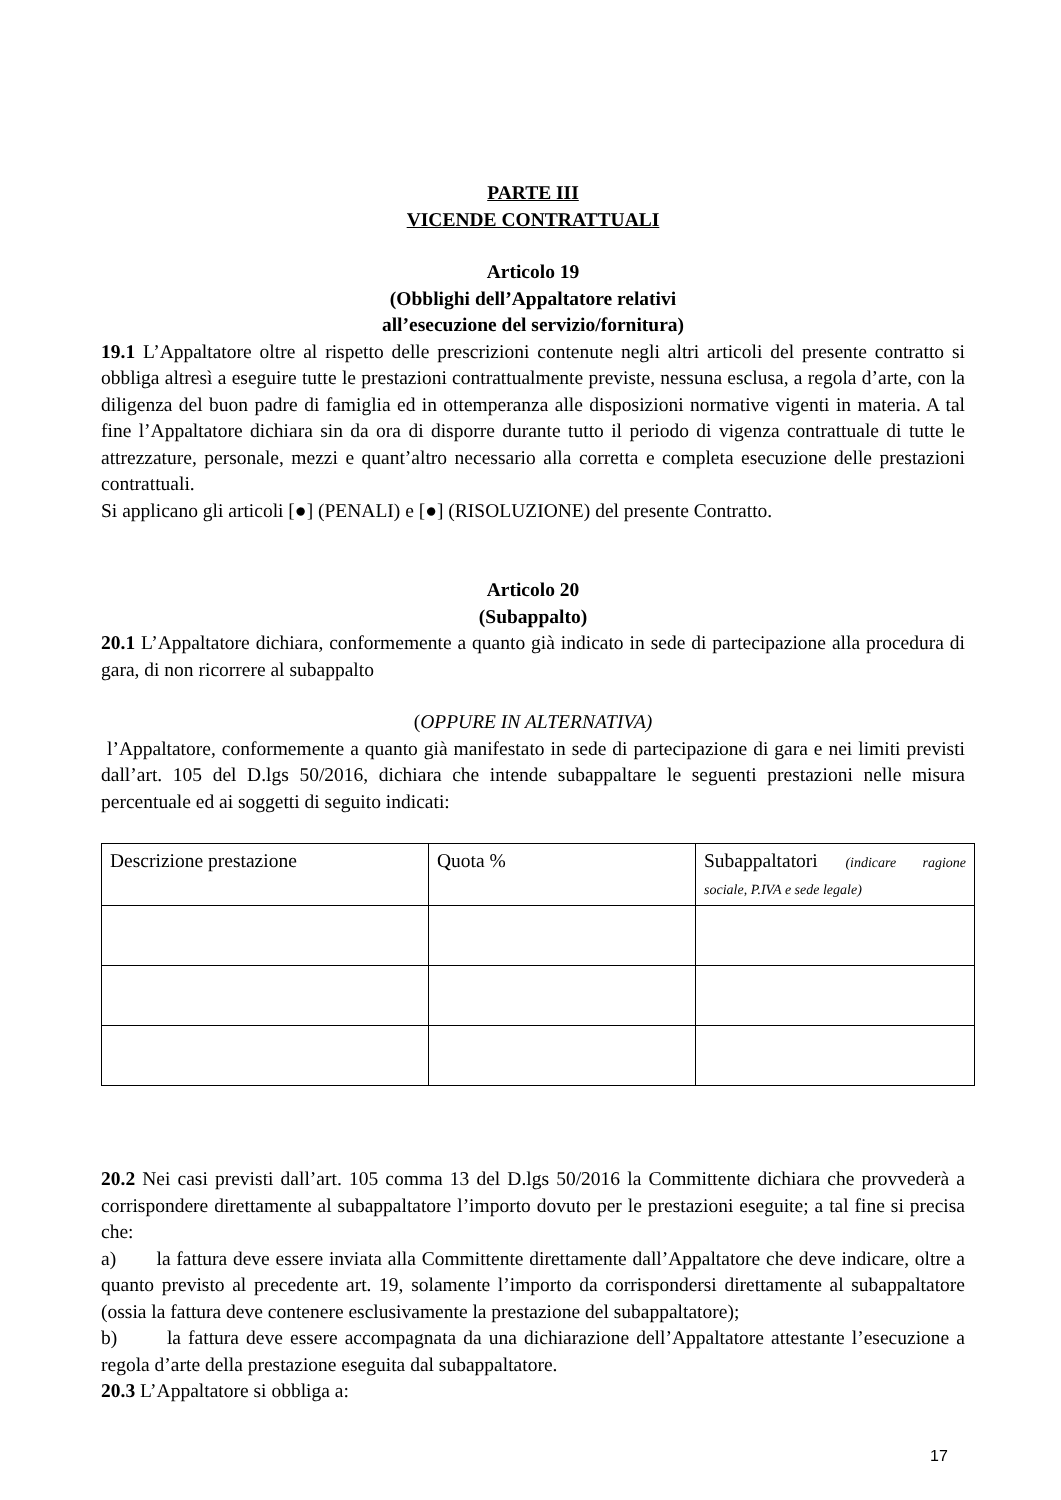PARTE III
VICENDE CONTRATTUALI
Articolo 19
(Obblighi dell’Appaltatore relativi
all’esecuzione del servizio/fornitura)
19.1 L’Appaltatore oltre al rispetto delle prescrizioni contenute negli altri articoli del presente contratto si obbliga altresì a eseguire tutte le prestazioni contrattualmente previste, nessuna esclusa, a regola d’arte, con la diligenza del buon padre di famiglia ed in ottemperanza alle disposizioni normative vigenti in materia. A tal fine l’Appaltatore dichiara sin da ora di disporre durante tutto il periodo di vigenza contrattuale di tutte le attrezzature, personale, mezzi e quant’altro necessario alla corretta e completa esecuzione delle prestazioni contrattuali.
Si applicano gli articoli [●] (PENALI) e [●] (RISOLUZIONE) del presente Contratto.
Articolo 20
(Subappalto)
20.1 L’Appaltatore dichiara, conformemente a quanto già indicato in sede di partecipazione alla procedura di gara, di non ricorrere al subappalto
(OPPURE IN ALTERNATIVA)
l’Appaltatore, conformemente a quanto già manifestato in sede di partecipazione di gara e nei limiti previsti dall’art. 105 del D.lgs 50/2016, dichiara che intende subappaltare le seguenti prestazioni nelle misura percentuale ed ai soggetti di seguito indicati:
| Descrizione prestazione | Quota % | Subappaltatori (indicare ragione sociale, P.IVA e sede legale) |
20.2 Nei casi previsti dall’art. 105 comma 13 del D.lgs 50/2016 la Committente dichiara che provvederà a corrispondere direttamente al subappaltatore l’importo dovuto per le prestazioni eseguite; a tal fine si precisa che:
a) la fattura deve essere inviata alla Committente direttamente dall’Appaltatore che deve indicare, oltre a quanto previsto al precedente art. 19, solamente l’importo da corrispondersi direttamente al subappaltatore (ossia la fattura deve contenere esclusivamente la prestazione del subappaltatore);
b) la fattura deve essere accompagnata da una dichiarazione dell’Appaltatore attestante l’esecuzione a regola d’arte della prestazione eseguita dal subappaltatore.
20.3 L’Appaltatore si obbliga a:
17